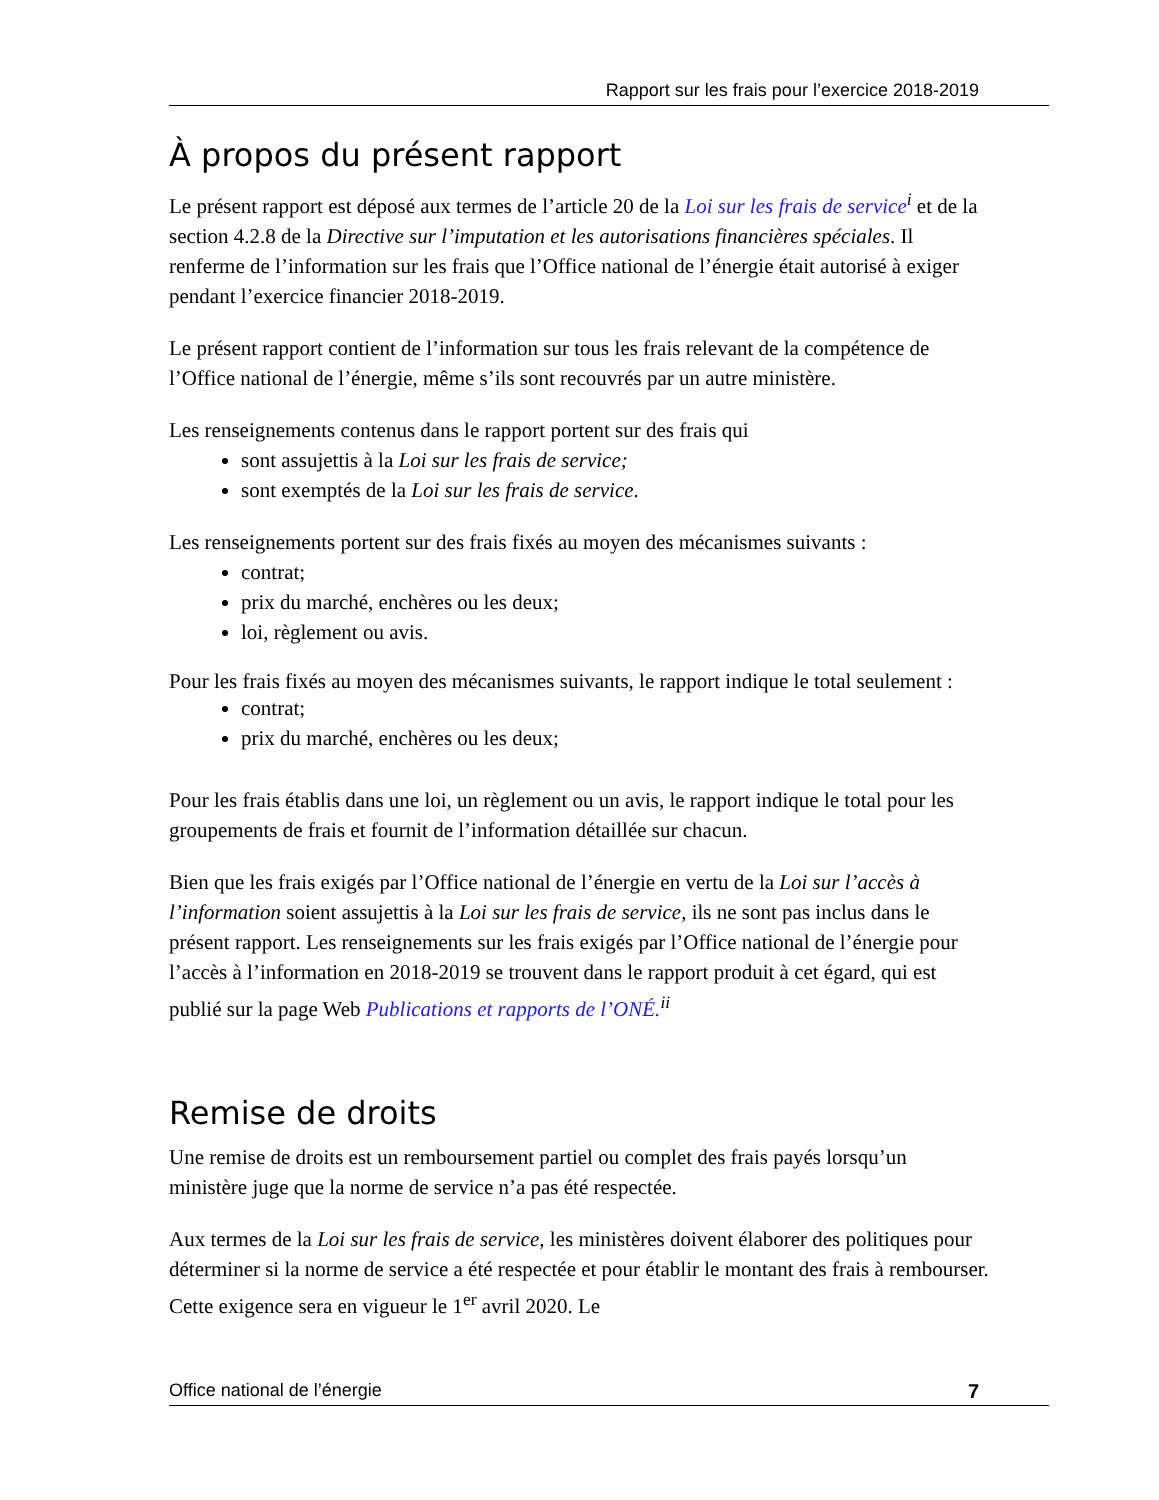Rapport sur les frais pour l’exercice 2018-2019
À propos du présent rapport
Le présent rapport est déposé aux termes de l’article 20 de la Loi sur les frais de service<sup>i</sup> et de la section 4.2.8 de la Directive sur l’imputation et les autorisations financières spéciales. Il renferme de l’information sur les frais que l’Office national de l’énergie était autorisé à exiger pendant l’exercice financier 2018-2019.
Le présent rapport contient de l’information sur tous les frais relevant de la compétence de l’Office national de l’énergie, même s’ils sont recouvrés par un autre ministère.
Les renseignements contenus dans le rapport portent sur des frais qui
sont assujettis à la Loi sur les frais de service;
sont exemptés de la Loi sur les frais de service.
Les renseignements portent sur des frais fixés au moyen des mécanismes suivants :
contrat;
prix du marché, enchères ou les deux;
loi, règlement ou avis.
Pour les frais fixés au moyen des mécanismes suivants, le rapport indique le total seulement :
contrat;
prix du marché, enchères ou les deux;
Pour les frais établis dans une loi, un règlement ou un avis, le rapport indique le total pour les groupements de frais et fournit de l’information détaillée sur chacun.
Bien que les frais exigés par l’Office national de l’énergie en vertu de la Loi sur l’accès à l’information soient assujettis à la Loi sur les frais de service, ils ne sont pas inclus dans le présent rapport. Les renseignements sur les frais exigés par l’Office national de l’énergie pour l’accès à l’information en 2018-2019 se trouvent dans le rapport produit à cet égard, qui est publié sur la page Web Publications et rapports de l’ONÉ.<sup>ii</sup>
Remise de droits
Une remise de droits est un remboursement partiel ou complet des frais payés lorsqu’un ministère juge que la norme de service n’a pas été respectée.
Aux termes de la Loi sur les frais de service, les ministères doivent élaborer des politiques pour déterminer si la norme de service a été respectée et pour établir le montant des frais à rembourser. Cette exigence sera en vigueur le 1<sup>er</sup> avril 2020. Le
Office national de l’énergie 7